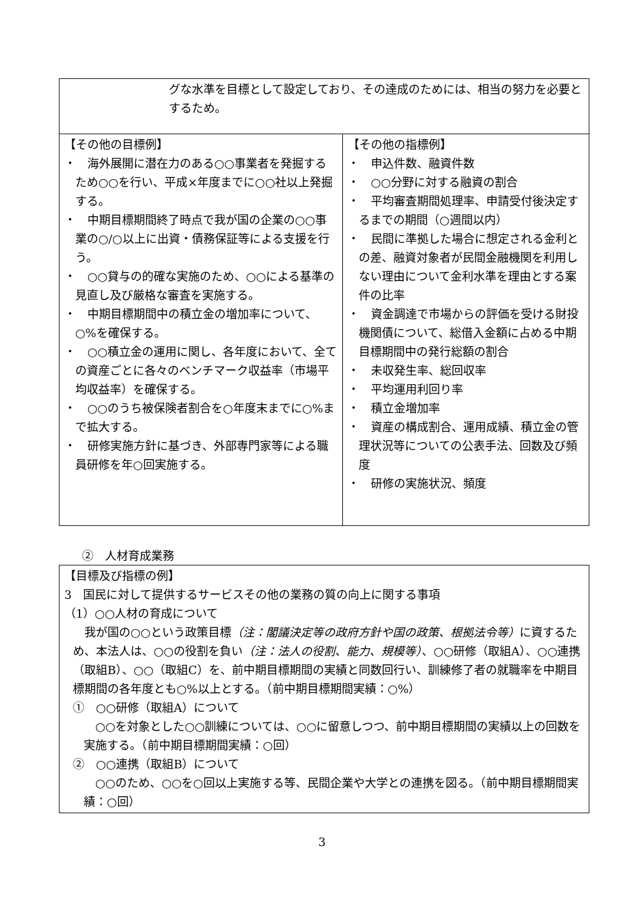| グな水準を目標として設定しており、その達成のためには、相当の努力を必要とするため。 | |
| 【その他の目標例】 ・ 海外展開に潜在力のある○○事業者を発掘するため○○を行い、平成×年度までに○○社以上発掘する。 ・ 中期目標期間終了時点で我が国の企業の○○事業の○/○以上に出資・債務保証等による支援を行う。 ・ ○○貸与の的確な実施のため、○○による基準の見直し及び厳格な審査を実施する。 ・ 中期目標期間中の積立金の増加率について、○%を確保する。 ・ ○○積立金の運用に関し、各年度において、全ての資産ごとに各々のベンチマーク収益率（市場平均収益率）を確保する。 ・ ○○のうち被保険者割合を○年度末までに○%まで拡大する。 ・ 研修実施方針に基づき、外部専門家等による職員研修を年○回実施する。 | 【その他の指標例】 ・ 申込件数、融資件数 ・ ○○分野に対する融資の割合 ・ 平均審査期間処理率、申請受付後決定するまでの期間（○週間以内） ・ 民間に準拠した場合に想定される金利との差、融資対象者が民間金融機関を利用しない理由について金利水準を理由とする案件の比率 ・ 資金調達で市場からの評価を受ける財投機関債について、総借入金額に占める中期目標期間中の発行総額の割合 ・ 未収発生率、総回収率 ・ 平均運用利回り率 ・ 積立金増加率 ・ 資産の構成割合、運用成績、積立金の管理状況等についての公表手法、回数及び頻度 ・ 研修の実施状況、頻度 |
②　人材育成業務
| 【目標及び指標の例】 3 国民に対して提供するサービスその他の業務の質の向上に関する事項 （1）○○人材の育成について 我が国の○○という政策目標 （注：閣議決定等の政府方針や国の政策、根拠法令等） に資するため、本法人は、○○の役割を負い （注：法人の役割、能力、規模等） 、○○研修（取組A）、○○連携（取組B）、○○（取組C）を、前中期目標期間の実績と同数回行い、訓練修了者の就職率を中期目標期間の各年度とも○%以上とする。（前中期目標期間実績：○%） ① ○○研修（取組A）について ○○を対象とした○○訓練については、○○に留意しつつ、前中期目標期間の実績以上の回数を実施する。（前中期目標期間実績：○回） ② ○○連携（取組B）について ○○のため、○○を○回以上実施する等、民間企業や大学との連携を図る。（前中期目標期間実績：○回） |
3